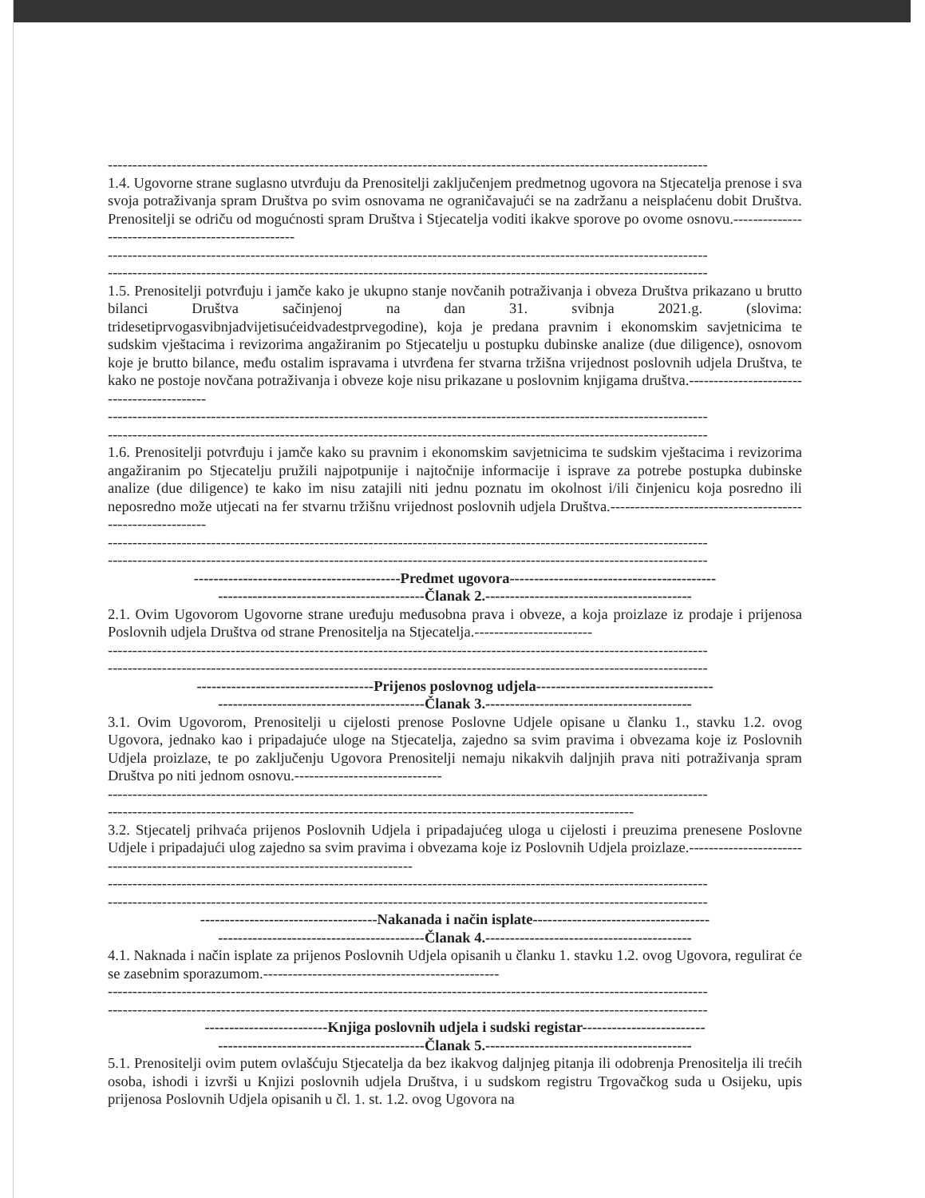--------------------------------------------------------------------------------------------------------------------------
1.4. Ugovorne strane suglasno utvrđuju da Prenositelji zaključenjem predmetnog ugovora na Stjecatelja prenose i sva svoja potraživanja spram Društva po svim osnovama ne ograničavajući se na zadržanu a neisplaćenu dobit Društva. Prenositelji se odriču od mogućnosti spram Društva i Stjecatelja voditi ikakve sporove po ovome osnovu.----------------------------------------------------
--------------------------------------------------------------------------------------------------------------------------
--------------------------------------------------------------------------------------------------------------------------
1.5. Prenositelji potvrđuju i jamče kako je ukupno stanje novčanih potraživanja i obveza Društva prikazano u brutto bilanci Društva sačinjenoj na dan 31. svibnja 2021.g. (slovima: tridesetiprvogasvibnjadvijetisućeidvadestprvegodine), koja je predana pravnim i ekonomskim savjetnicima te sudskim vještacima i revizorima angažiranim po Stjecatelju u postupku dubinske analize (due diligence), osnovom koje je brutto bilance, među ostalim ispravama i utvrđena fer stvarna tržišna vrijednost poslovnih udjela Društva, te kako ne postoje novčana potraživanja i obveze koje nisu prikazane u poslovnim knjigama društva.-------------------------------------------
--------------------------------------------------------------------------------------------------------------------------
--------------------------------------------------------------------------------------------------------------------------
1.6. Prenositelji potvrđuju i jamče kako su pravnim i ekonomskim savjetnicima te sudskim vještacima i revizorima angažiranim po Stjecatelju pružili najpotpunije i najtočnije informacije i isprave za potrebe postupka dubinske analize (due diligence) te kako im nisu zatajili niti jednu poznatu im okolnost i/ili činjenicu koja posredno ili neposredno može utjecati na fer stvarnu tržišnu vrijednost poslovnih udjela Društva.-----------------------------------------------------------
--------------------------------------------------------------------------------------------------------------------------
--------------------------------------------------------------------------------------------------------------------------
------------------------------------------Predmet ugovora------------------------------------------
------------------------------------------Članak 2.------------------------------------------
2.1. Ovim Ugovorom Ugovorne strane uređuju međusobna prava i obveze, a koja proizlaze iz prodaje i prijenosa Poslovnih udjela Društva od strane Prenositelja na Stjecatelja.------------------------
--------------------------------------------------------------------------------------------------------------------------
--------------------------------------------------------------------------------------------------------------------------
------------------------------------Prijenos poslovnog udjela------------------------------------
------------------------------------------Članak 3.------------------------------------------
3.1. Ovim Ugovorom, Prenositelji u cijelosti prenose Poslovne Udjele opisane u članku 1., stavku 1.2. ovog Ugovora, jednako kao i pripadajuće uloge na Stjecatelja, zajedno sa svim pravima i obvezama koje iz Poslovnih Udjela proizlaze, te po zaključenju Ugovora Prenositelji nemaju nikakvih daljnjih prava niti potraživanja spram Društva po niti jednom osnovu.------------------------------
--------------------------------------------------------------------------------------------------------------------------
-----------------------------------------------------------------------------------------------------------
3.2. Stjecatelj prihvaća prijenos Poslovnih Udjela i pripadajućeg uloga u cijelosti i preuzima prenesene Poslovne Udjele i pripadajući ulog zajedno sa svim pravima i obvezama koje iz Poslovnih Udjela proizlaze.-------------------------------------------------------------------------------------
--------------------------------------------------------------------------------------------------------------------------
--------------------------------------------------------------------------------------------------------------------------
------------------------------------Nakanada i način isplate------------------------------------
------------------------------------------Članak 4.------------------------------------------
4.1. Naknada i način isplate za prijenos Poslovnih Udjela opisanih u članku 1. stavku 1.2. ovog Ugovora, regulirat će se zasebnim sporazumom.------------------------------------------------
--------------------------------------------------------------------------------------------------------------------------
--------------------------------------------------------------------------------------------------------------------------
-------------------------Knjiga poslovnih udjela i sudski registar-------------------------
------------------------------------------Članak 5.------------------------------------------
5.1. Prenositelji ovim putem ovlašćuju Stjecatelja da bez ikakvog daljnjeg pitanja ili odobrenja Prenositelja ili trećih osoba, ishodi i izvrši u Knjizi poslovnih udjela Društva, i u sudskom registru Trgovačkog suda u Osijeku, upis prijenosa Poslovnih Udjela opisanih u čl. 1. st. 1.2. ovog Ugovora na